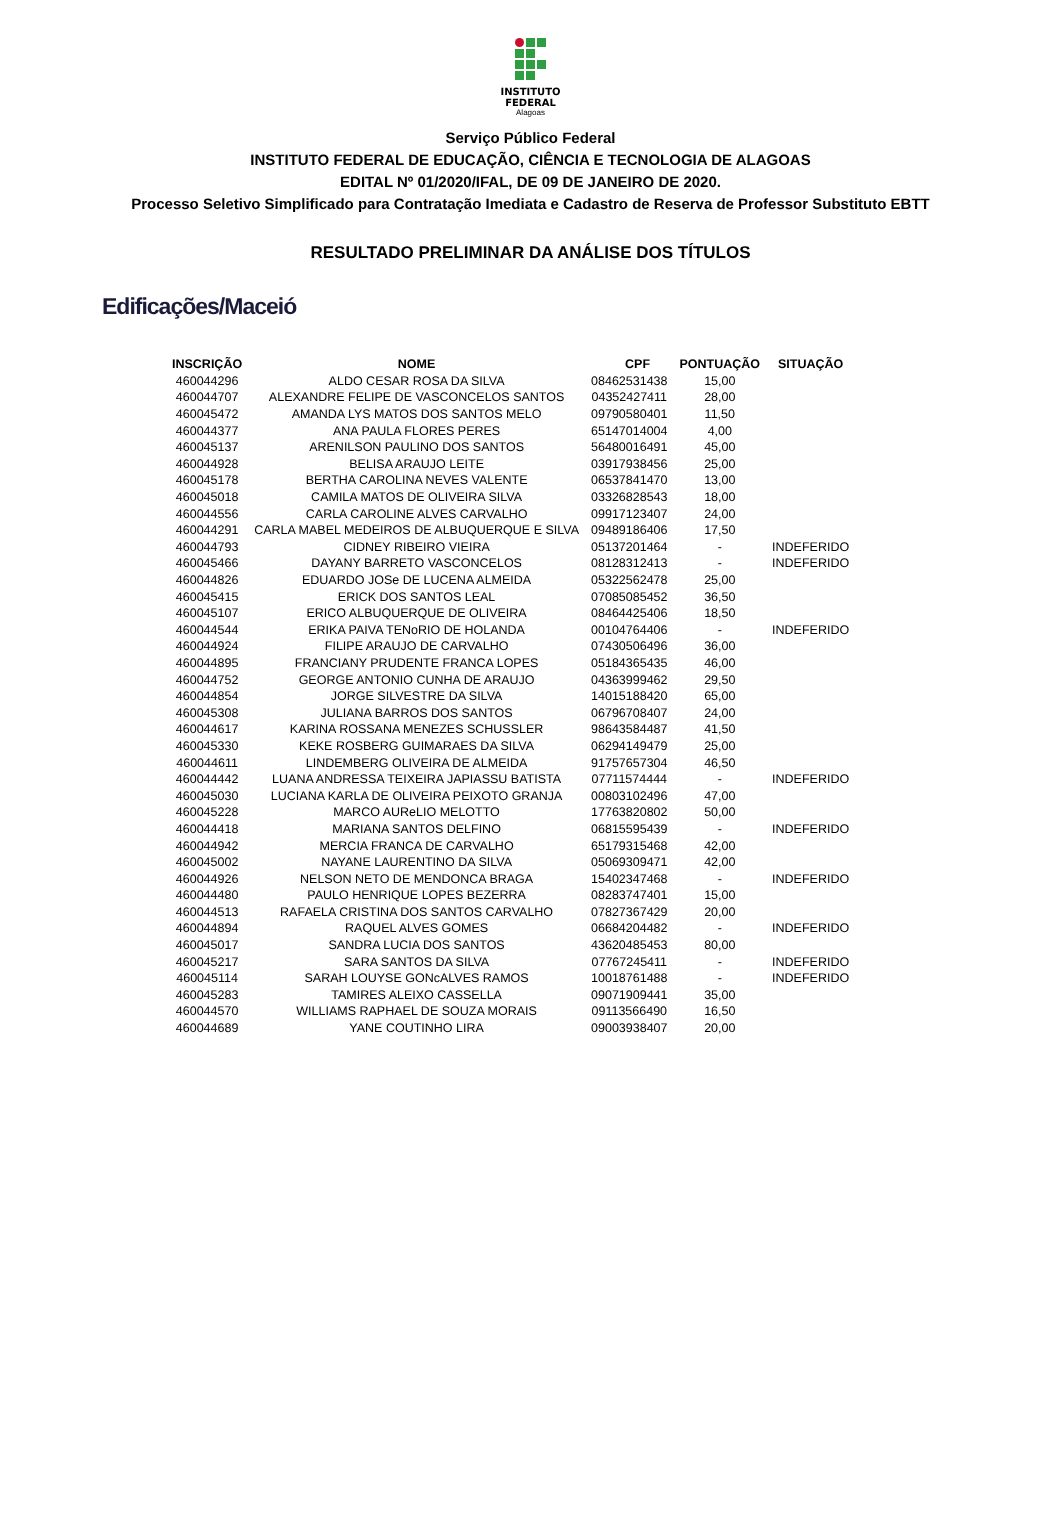INSTITUTO
FEDERAL
Alagoas
Serviço Público Federal
INSTITUTO FEDERAL DE EDUCAÇÃO, CIÊNCIA E TECNOLOGIA DE ALAGOAS
EDITAL Nº 01/2020/IFAL, DE 09 DE JANEIRO DE 2020.
Processo Seletivo Simplificado para Contratação Imediata e Cadastro de Reserva de Professor Substituto EBTT
RESULTADO PRELIMINAR DA ANÁLISE DOS TÍTULOS
Edificações/Maceió
| INSCRIÇÃO | NOME | CPF | PONTUAÇÃO | SITUAÇÃO |
| --- | --- | --- | --- | --- |
| 460044296 | ALDO CESAR ROSA DA SILVA | 08462531438 | 15,00 | |
| 460044707 | ALEXANDRE FELIPE DE VASCONCELOS SANTOS | 04352427411 | 28,00 | |
| 460045472 | AMANDA LYS MATOS DOS SANTOS MELO | 09790580401 | 11,50 | |
| 460044377 | ANA PAULA FLORES PERES | 65147014004 | 4,00 | |
| 460045137 | ARENILSON PAULINO DOS SANTOS | 56480016491 | 45,00 | |
| 460044928 | BELISA ARAUJO LEITE | 03917938456 | 25,00 | |
| 460045178 | BERTHA CAROLINA NEVES VALENTE | 06537841470 | 13,00 | |
| 460045018 | CAMILA MATOS DE OLIVEIRA SILVA | 03326828543 | 18,00 | |
| 460044556 | CARLA CAROLINE ALVES CARVALHO | 09917123407 | 24,00 | |
| 460044291 | CARLA MABEL MEDEIROS DE ALBUQUERQUE E SILVA | 09489186406 | 17,50 | |
| 460044793 | CIDNEY RIBEIRO VIEIRA | 05137201464 | - | INDEFERIDO |
| 460045466 | DAYANY BARRETO VASCONCELOS | 08128312413 | - | INDEFERIDO |
| 460044826 | EDUARDO JOSe DE LUCENA ALMEIDA | 05322562478 | 25,00 | |
| 460045415 | ERICK DOS SANTOS LEAL | 07085085452 | 36,50 | |
| 460045107 | ERICO ALBUQUERQUE DE OLIVEIRA | 08464425406 | 18,50 | |
| 460044544 | ERIKA PAIVA TENoRIO DE HOLANDA | 00104764406 | - | INDEFERIDO |
| 460044924 | FILIPE ARAUJO DE CARVALHO | 07430506496 | 36,00 | |
| 460044895 | FRANCIANY PRUDENTE FRANCA LOPES | 05184365435 | 46,00 | |
| 460044752 | GEORGE ANTONIO CUNHA DE ARAUJO | 04363999462 | 29,50 | |
| 460044854 | JORGE SILVESTRE DA SILVA | 14015188420 | 65,00 | |
| 460045308 | JULIANA BARROS DOS SANTOS | 06796708407 | 24,00 | |
| 460044617 | KARINA ROSSANA MENEZES SCHUSSLER | 98643584487 | 41,50 | |
| 460045330 | KEKE ROSBERG GUIMARAES DA SILVA | 06294149479 | 25,00 | |
| 460044611 | LINDEMBERG OLIVEIRA DE ALMEIDA | 91757657304 | 46,50 | |
| 460044442 | LUANA ANDRESSA TEIXEIRA JAPIASSU BATISTA | 07711574444 | - | INDEFERIDO |
| 460045030 | LUCIANA KARLA DE OLIVEIRA PEIXOTO GRANJA | 00803102496 | 47,00 | |
| 460045228 | MARCO AUReLIO MELOTTO | 17763820802 | 50,00 | |
| 460044418 | MARIANA SANTOS DELFINO | 06815595439 | - | INDEFERIDO |
| 460044942 | MERCIA FRANCA DE CARVALHO | 65179315468 | 42,00 | |
| 460045002 | NAYANE LAURENTINO DA SILVA | 05069309471 | 42,00 | |
| 460044926 | NELSON NETO DE MENDONCA BRAGA | 15402347468 | - | INDEFERIDO |
| 460044480 | PAULO HENRIQUE LOPES BEZERRA | 08283747401 | 15,00 | |
| 460044513 | RAFAELA CRISTINA DOS SANTOS CARVALHO | 07827367429 | 20,00 | |
| 460044894 | RAQUEL ALVES GOMES | 06684204482 | - | INDEFERIDO |
| 460045017 | SANDRA LUCIA DOS SANTOS | 43620485453 | 80,00 | |
| 460045217 | SARA SANTOS DA SILVA | 07767245411 | - | INDEFERIDO |
| 460045114 | SARAH LOUYSE GONcALVES RAMOS | 10018761488 | - | INDEFERIDO |
| 460045283 | TAMIRES ALEIXO CASSELLA | 09071909441 | 35,00 | |
| 460044570 | WILLIAMS RAPHAEL DE SOUZA MORAIS | 09113566490 | 16,50 | |
| 460044689 | YANE COUTINHO LIRA | 09003938407 | 20,00 | |